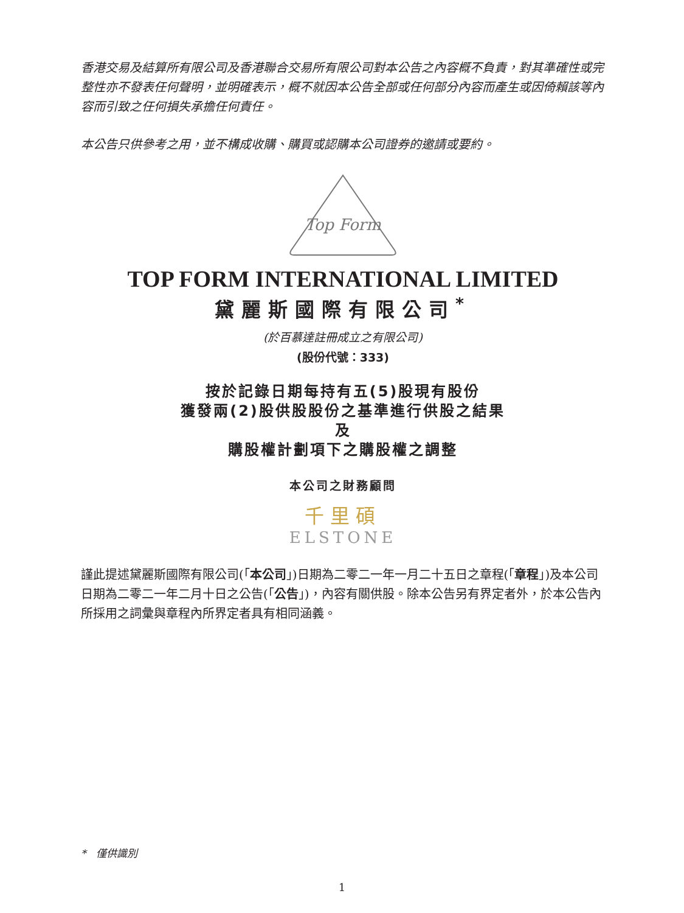香港交易及結算所有限公司及香港聯合交易所有限公司對本公告之內容概不負責，對其準確性或完整性亦不發表任何聲明，並明確表示，概不就因本公告全部或任何部分內容而產生或因倚賴該等內容而引致之任何損失承擔任何責任。
本公告只供參考之用，並不構成收購、購買或認購本公司證券的邀請或要約。
Top Form
TOP FORM INTERNATIONAL LIMITED
黛麗斯國際有限公司<sup>*</sup>
(於百慕達註冊成立之有限公司)
(股份代號：333)
按於記錄日期每持有五(5)股現有股份
獲發兩(2)股供股股份之基準進行供股之結果
及
購股權計劃項下之購股權之調整
本公司之財務顧問
千里碩
ELSTONE
謹此提述黛麗斯國際有限公司(「本公司」)日期為二零二一年一月二十五日之章程(「章程」)及本公司日期為二零二一年二月十日之公告(「公告」)，內容有關供股。除本公告另有界定者外，於本公告內所採用之詞彙與章程內所界定者具有相同涵義。
* 僅供識別
1